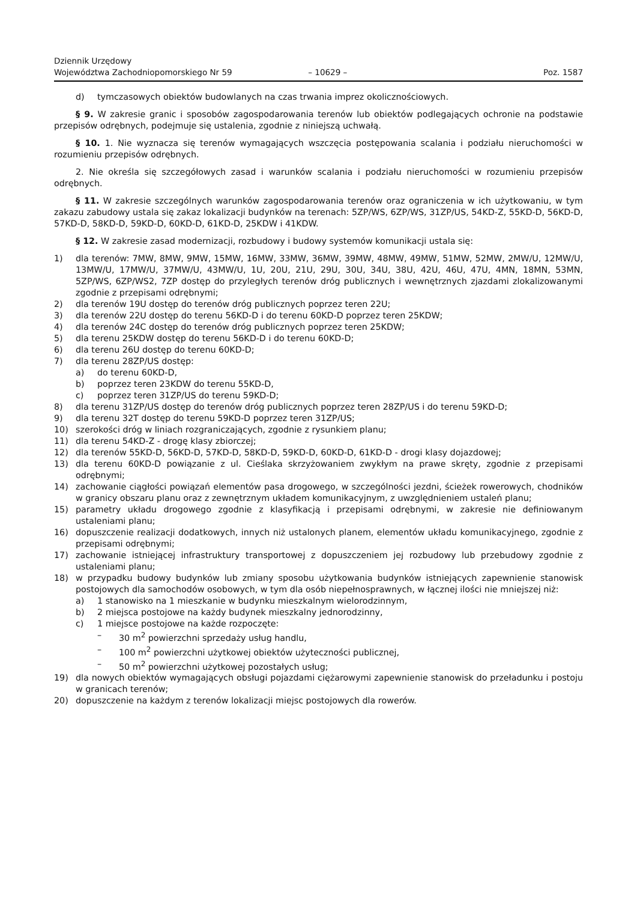Dziennik Urzędowy
Województwa Zachodniopomorskiego Nr 59
– 10629 –
Poz. 1587
d) tymczasowych obiektów budowlanych na czas trwania imprez okolicznościowych.
§ 9. W zakresie granic i sposobów zagospodarowania terenów lub obiektów podlegających ochronie na podstawie przepisów odrębnych, podejmuje się ustalenia, zgodnie z niniejszą uchwałą.
§ 10. 1. Nie wyznacza się terenów wymagających wszczęcia postępowania scalania i podziału nieruchomości w rozumieniu przepisów odrębnych.
2. Nie określa się szczegółowych zasad i warunków scalania i podziału nieruchomości w rozumieniu przepisów odrębnych.
§ 11. W zakresie szczególnych warunków zagospodarowania terenów oraz ograniczenia w ich użytkowaniu, w tym zakazu zabudowy ustala się zakaz lokalizacji budynków na terenach: 5ZP/WS, 6ZP/WS, 31ZP/US, 54KD-Z, 55KD-D, 56KD-D, 57KD-D, 58KD-D, 59KD-D, 60KD-D, 61KD-D, 25KDW i 41KDW.
§ 12. W zakresie zasad modernizacji, rozbudowy i budowy systemów komunikacji ustala się:
1) dla terenów: 7MW, 8MW, 9MW, 15MW, 16MW, 33MW, 36MW, 39MW, 48MW, 49MW, 51MW, 52MW, 2MW/U, 12MW/U, 13MW/U, 17MW/U, 37MW/U, 43MW/U, 1U, 20U, 21U, 29U, 30U, 34U, 38U, 42U, 46U, 47U, 4MN, 18MN, 53MN, 5ZP/WS, 6ZP/WS2, 7ZP dostęp do przyległych terenów dróg publicznych i wewnętrznych zjazdami zlokalizowanymi zgodnie z przepisami odrębnymi;
2) dla terenów 19U dostęp do terenów dróg publicznych poprzez teren 22U;
3) dla terenów 22U dostęp do terenu 56KD-D i do terenu 60KD-D poprzez teren 25KDW;
4) dla terenów 24C dostęp do terenów dróg publicznych poprzez teren 25KDW;
5) dla terenu 25KDW dostęp do terenu 56KD-D i do terenu 60KD-D;
6) dla terenu 26U dostęp do terenu 60KD-D;
7) dla terenu 28ZP/US dostęp:
a) do terenu 60KD-D,
b) poprzez teren 23KDW do terenu 55KD-D,
c) poprzez teren 31ZP/US do terenu 59KD-D;
8) dla terenu 31ZP/US dostęp do terenów dróg publicznych poprzez teren 28ZP/US i do terenu 59KD-D;
9) dla terenu 32T dostęp do terenu 59KD-D poprzez teren 31ZP/US;
10) szerokości dróg w liniach rozgraniczających, zgodnie z rysunkiem planu;
11) dla terenu 54KD-Z - drogę klasy zbiorczej;
12) dla terenów 55KD-D, 56KD-D, 57KD-D, 58KD-D, 59KD-D, 60KD-D, 61KD-D - drogi klasy dojazdowej;
13) dla terenu 60KD-D powiązanie z ul. Cieślaka skrzyżowaniem zwykłym na prawe skręty, zgodnie z przepisami odrębnymi;
14) zachowanie ciągłości powiązań elementów pasa drogowego, w szczególności jezdni, ścieżek rowerowych, chodników w granicy obszaru planu oraz z zewnętrznym układem komunikacyjnym, z uwzględnieniem ustaleń planu;
15) parametry układu drogowego zgodnie z klasyfikacją i przepisami odrębnymi, w zakresie nie definiowanym ustaleniami planu;
16) dopuszczenie realizacji dodatkowych, innych niż ustalonych planem, elementów układu komunikacyjnego, zgodnie z przepisami odrębnymi;
17) zachowanie istniejącej infrastruktury transportowej z dopuszczeniem jej rozbudowy lub przebudowy zgodnie z ustaleniami planu;
18) w przypadku budowy budynków lub zmiany sposobu użytkowania budynków istniejących zapewnienie stanowisk postojowych dla samochodów osobowych, w tym dla osób niepełnosprawnych, w łącznej ilości nie mniejszej niż:
a) 1 stanowisko na 1 mieszkanie w budynku mieszkalnym wielorodzinnym,
b) 2 miejsca postojowe na każdy budynek mieszkalny jednorodzinny,
c) 1 miejsce postojowe na każde rozpoczęte:
– 30 m<sup>2</sup> powierzchni sprzedaży usług handlu,
– 100 m<sup>2</sup> powierzchni użytkowej obiektów użyteczności publicznej,
– 50 m<sup>2</sup> powierzchni użytkowej pozostałych usług;
19) dla nowych obiektów wymagających obsługi pojazdami ciężarowymi zapewnienie stanowisk do przeładunku i postoju w granicach terenów;
20) dopuszczenie na każdym z terenów lokalizacji miejsc postojowych dla rowerów.